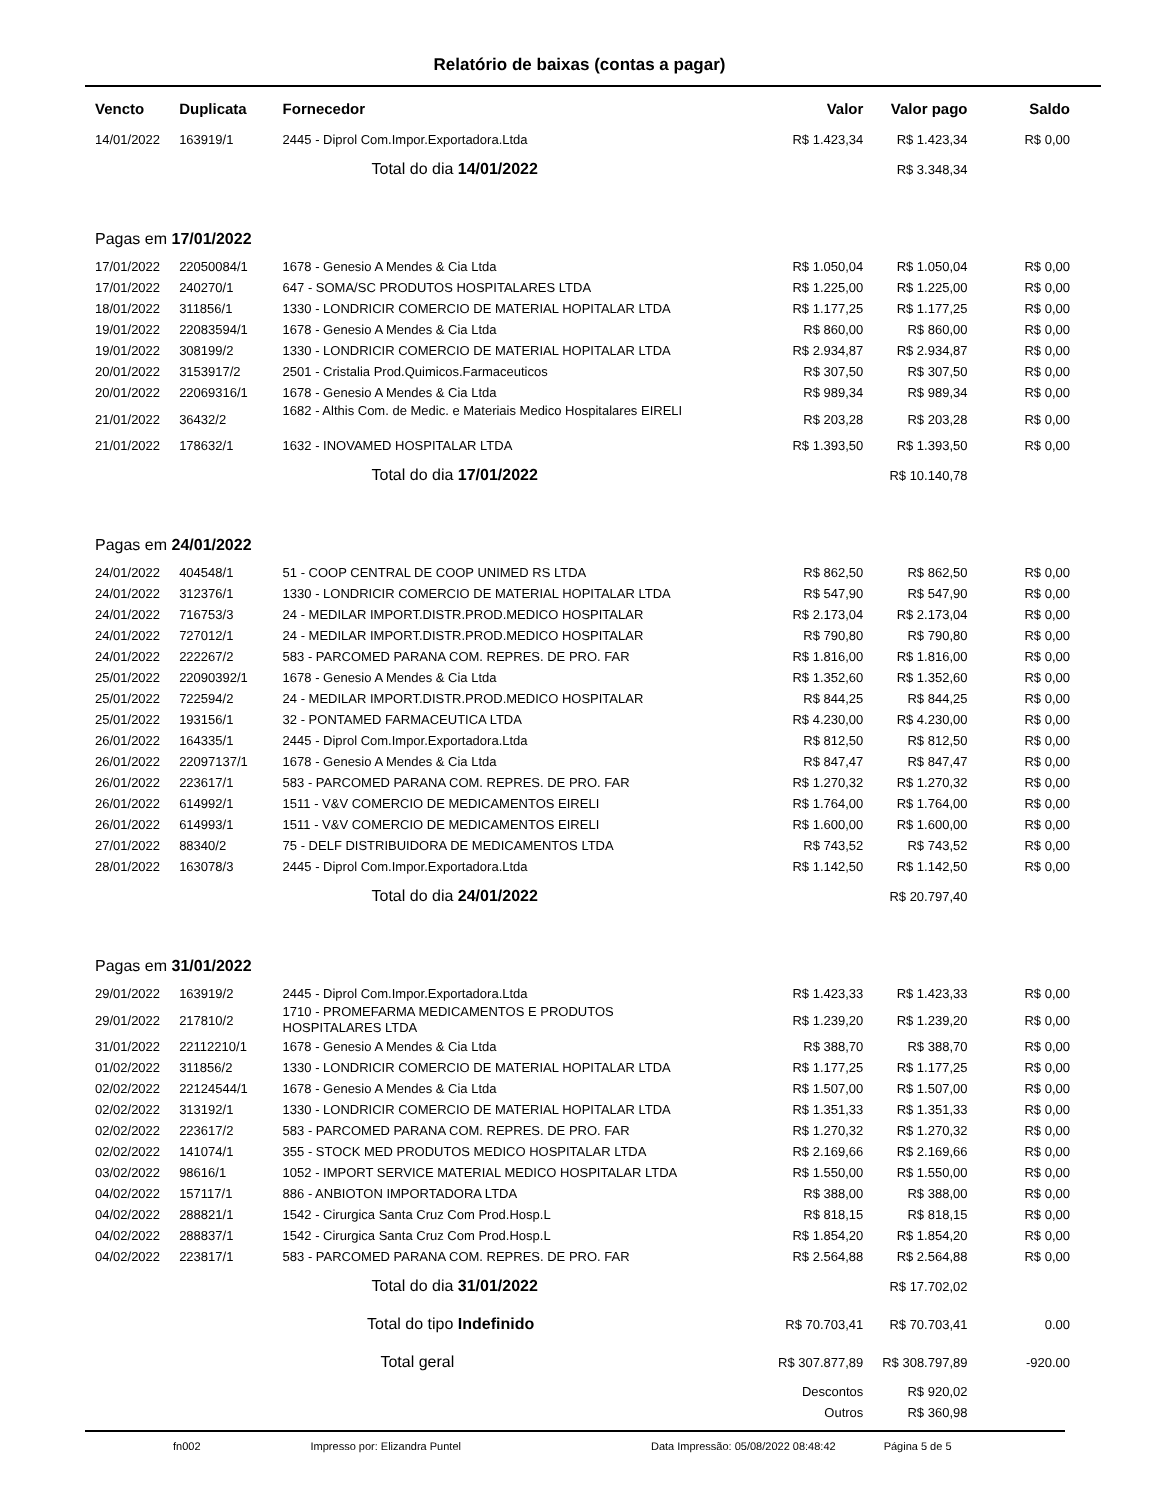Relatório de baixas (contas a pagar)
| Vencto | Duplicata | Fornecedor | Valor | Valor pago | Saldo |
| --- | --- | --- | --- | --- | --- |
| 14/01/2022 | 163919/1 | 2445 - Diprol Com.Impor.Exportadora.Ltda | R$ 1.423,34 | R$ 1.423,34 | R$ 0,00 |
| | | Total do dia 14/01/2022 | | R$ 3.348,34 | |
| Pagas em 17/01/2022 | | | | | |
| 17/01/2022 | 22050084/1 | 1678 - Genesio A Mendes & Cia Ltda | R$ 1.050,04 | R$ 1.050,04 | R$ 0,00 |
| 17/01/2022 | 240270/1 | 647 - SOMA/SC PRODUTOS HOSPITALARES LTDA | R$ 1.225,00 | R$ 1.225,00 | R$ 0,00 |
| 18/01/2022 | 311856/1 | 1330 - LONDRICIR COMERCIO DE MATERIAL HOPITALAR LTDA | R$ 1.177,25 | R$ 1.177,25 | R$ 0,00 |
| 19/01/2022 | 22083594/1 | 1678 - Genesio A Mendes & Cia Ltda | R$ 860,00 | R$ 860,00 | R$ 0,00 |
| 19/01/2022 | 308199/2 | 1330 - LONDRICIR COMERCIO DE MATERIAL HOPITALAR LTDA | R$ 2.934,87 | R$ 2.934,87 | R$ 0,00 |
| 20/01/2022 | 3153917/2 | 2501 - Cristalia Prod.Quimicos.Farmaceuticos | R$ 307,50 | R$ 307,50 | R$ 0,00 |
| 20/01/2022 | 22069316/1 | 1678 - Genesio A Mendes & Cia Ltda | R$ 989,34 | R$ 989,34 | R$ 0,00 |
| 21/01/2022 | 36432/2 | 1682 - Althis Com. de Medic. e Materiais Medico Hospitalares EIRELI | R$ 203,28 | R$ 203,28 | R$ 0,00 |
| 21/01/2022 | 178632/1 | 1632 - INOVAMED HOSPITALAR LTDA | R$ 1.393,50 | R$ 1.393,50 | R$ 0,00 |
| | | Total do dia 17/01/2022 | | R$ 10.140,78 | |
| Pagas em 24/01/2022 | | | | | |
| 24/01/2022 | 404548/1 | 51 - COOP CENTRAL DE COOP UNIMED RS LTDA | R$ 862,50 | R$ 862,50 | R$ 0,00 |
| 24/01/2022 | 312376/1 | 1330 - LONDRICIR COMERCIO DE MATERIAL HOPITALAR LTDA | R$ 547,90 | R$ 547,90 | R$ 0,00 |
| 24/01/2022 | 716753/3 | 24 - MEDILAR IMPORT.DISTR.PROD.MEDICO HOSPITALAR | R$ 2.173,04 | R$ 2.173,04 | R$ 0,00 |
| 24/01/2022 | 727012/1 | 24 - MEDILAR IMPORT.DISTR.PROD.MEDICO HOSPITALAR | R$ 790,80 | R$ 790,80 | R$ 0,00 |
| 24/01/2022 | 222267/2 | 583 - PARCOMED PARANA COM. REPRES. DE PRO. FAR | R$ 1.816,00 | R$ 1.816,00 | R$ 0,00 |
| 25/01/2022 | 22090392/1 | 1678 - Genesio A Mendes & Cia Ltda | R$ 1.352,60 | R$ 1.352,60 | R$ 0,00 |
| 25/01/2022 | 722594/2 | 24 - MEDILAR IMPORT.DISTR.PROD.MEDICO HOSPITALAR | R$ 844,25 | R$ 844,25 | R$ 0,00 |
| 25/01/2022 | 193156/1 | 32 - PONTAMED FARMACEUTICA LTDA | R$ 4.230,00 | R$ 4.230,00 | R$ 0,00 |
| 26/01/2022 | 164335/1 | 2445 - Diprol Com.Impor.Exportadora.Ltda | R$ 812,50 | R$ 812,50 | R$ 0,00 |
| 26/01/2022 | 22097137/1 | 1678 - Genesio A Mendes & Cia Ltda | R$ 847,47 | R$ 847,47 | R$ 0,00 |
| 26/01/2022 | 223617/1 | 583 - PARCOMED PARANA COM. REPRES. DE PRO. FAR | R$ 1.270,32 | R$ 1.270,32 | R$ 0,00 |
| 26/01/2022 | 614992/1 | 1511 - V&V COMERCIO DE MEDICAMENTOS EIRELI | R$ 1.764,00 | R$ 1.764,00 | R$ 0,00 |
| 26/01/2022 | 614993/1 | 1511 - V&V COMERCIO DE MEDICAMENTOS EIRELI | R$ 1.600,00 | R$ 1.600,00 | R$ 0,00 |
| 27/01/2022 | 88340/2 | 75 - DELF DISTRIBUIDORA DE MEDICAMENTOS LTDA | R$ 743,52 | R$ 743,52 | R$ 0,00 |
| 28/01/2022 | 163078/3 | 2445 - Diprol Com.Impor.Exportadora.Ltda | R$ 1.142,50 | R$ 1.142,50 | R$ 0,00 |
| | | Total do dia 24/01/2022 | | R$ 20.797,40 | |
| Pagas em 31/01/2022 | | | | | |
| 29/01/2022 | 163919/2 | 2445 - Diprol Com.Impor.Exportadora.Ltda | R$ 1.423,33 | R$ 1.423,33 | R$ 0,00 |
| 29/01/2022 | 217810/2 | 1710 - PROMEFARMA MEDICAMENTOS E PRODUTOS HOSPITALARES LTDA | R$ 1.239,20 | R$ 1.239,20 | R$ 0,00 |
| 31/01/2022 | 22112210/1 | 1678 - Genesio A Mendes & Cia Ltda | R$ 388,70 | R$ 388,70 | R$ 0,00 |
| 01/02/2022 | 311856/2 | 1330 - LONDRICIR COMERCIO DE MATERIAL HOPITALAR LTDA | R$ 1.177,25 | R$ 1.177,25 | R$ 0,00 |
| 02/02/2022 | 22124544/1 | 1678 - Genesio A Mendes & Cia Ltda | R$ 1.507,00 | R$ 1.507,00 | R$ 0,00 |
| 02/02/2022 | 313192/1 | 1330 - LONDRICIR COMERCIO DE MATERIAL HOPITALAR LTDA | R$ 1.351,33 | R$ 1.351,33 | R$ 0,00 |
| 02/02/2022 | 223617/2 | 583 - PARCOMED PARANA COM. REPRES. DE PRO. FAR | R$ 1.270,32 | R$ 1.270,32 | R$ 0,00 |
| 02/02/2022 | 141074/1 | 355 - STOCK MED PRODUTOS MEDICO HOSPITALAR LTDA | R$ 2.169,66 | R$ 2.169,66 | R$ 0,00 |
| 03/02/2022 | 98616/1 | 1052 - IMPORT SERVICE MATERIAL MEDICO HOSPITALAR LTDA | R$ 1.550,00 | R$ 1.550,00 | R$ 0,00 |
| 04/02/2022 | 157117/1 | 886 - ANBIOTON IMPORTADORA LTDA | R$ 388,00 | R$ 388,00 | R$ 0,00 |
| 04/02/2022 | 288821/1 | 1542 - Cirurgica Santa Cruz Com Prod.Hosp.L | R$ 818,15 | R$ 818,15 | R$ 0,00 |
| 04/02/2022 | 288837/1 | 1542 - Cirurgica Santa Cruz Com Prod.Hosp.L | R$ 1.854,20 | R$ 1.854,20 | R$ 0,00 |
| 04/02/2022 | 223817/1 | 583 - PARCOMED PARANA COM. REPRES. DE PRO. FAR | R$ 2.564,88 | R$ 2.564,88 | R$ 0,00 |
| | | Total do dia 31/01/2022 | | R$ 17.702,02 | |
| | | Total do tipo Indefinido | R$ 70.703,41 | R$ 70.703,41 | 0.00 |
| | | Total geral | R$ 307.877,89 | R$ 308.797,89 | -920.00 |
| | | | Descontos | R$ 920,02 | |
| | | | Outros | R$ 360,98 | |
fn002 Impresso por: Elizandra Puntel Data Impressão: 05/08/2022 08:48:42 Página 5 de 5